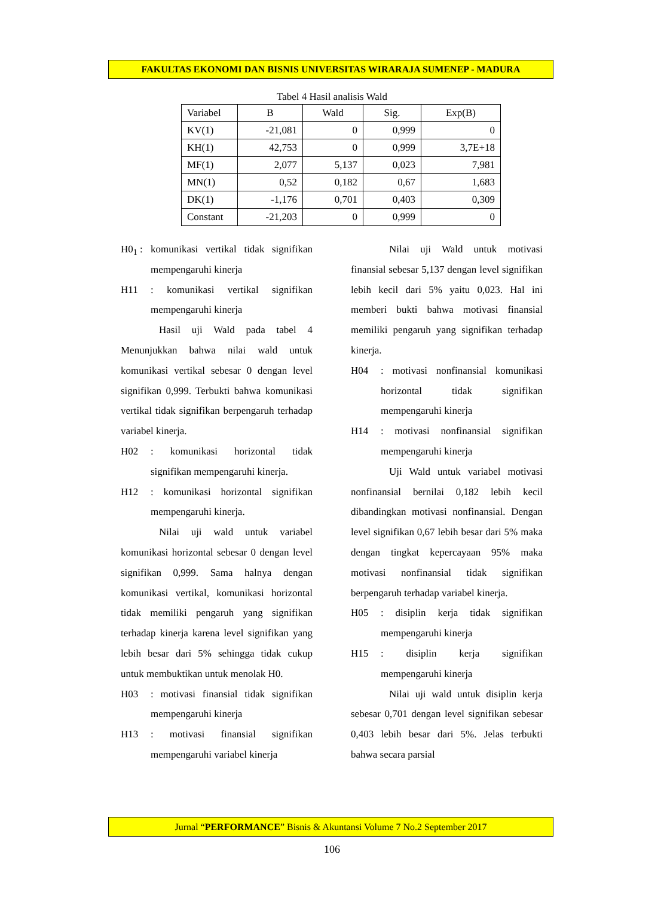FAKULTAS EKONOMI DAN BISNIS UNIVERSITAS WIRARAJA SUMENEP - MADURA
Tabel 4 Hasil analisis Wald
| Variabel | B | Wald | Sig. | Exp(B) |
| --- | --- | --- | --- | --- |
| KV(1) | -21,081 | 0 | 0,999 | 0 |
| KH(1) | 42,753 | 0 | 0,999 | 3,7E+18 |
| MF(1) | 2,077 | 5,137 | 0,023 | 7,981 |
| MN(1) | 0,52 | 0,182 | 0,67 | 1,683 |
| DK(1) | -1,176 | 0,701 | 0,403 | 0,309 |
| Constant | -21,203 | 0 | 0,999 | 0 |
H0<sub>1</sub> : komunikasi vertikal tidak signifikan mempengaruhi kinerja
H11: komunikasi vertikal signifikan mempengaruhi kinerja
Hasil uji Wald pada tabel 4 Menunjukkan bahwa nilai wald untuk komunikasi vertikal sebesar 0 dengan level signifikan 0,999. Terbukti bahwa komunikasi vertikal tidak signifikan berpengaruh terhadap variabel kinerja.
H02: komunikasi horizontal tidak signifikan mempengaruhi kinerja.
H12: komunikasi horizontal signifikan mempengaruhi kinerja.
Nilai uji wald untuk variabel komunikasi horizontal sebesar 0 dengan level signifikan 0,999. Sama halnya dengan komunikasi vertikal, komunikasi horizontal tidak memiliki pengaruh yang signifikan terhadap kinerja karena level signifikan yang lebih besar dari 5% sehingga tidak cukup untuk membuktikan untuk menolak H0.
H03: motivasi finansial tidak signifikan mempengaruhi kinerja
H13: motivasi finansial signifikan mempengaruhi variabel kinerja
Nilai uji Wald untuk motivasi finansial sebesar 5,137 dengan level signifikan lebih kecil dari 5% yaitu 0,023. Hal ini memberi bukti bahwa motivasi finansial memiliki pengaruh yang signifikan terhadap kinerja.
H04: motivasi nonfinansial komunikasi horizontal tidak signifikan mempengaruhi kinerja
H14: motivasi nonfinansial signifikan mempengaruhi kinerja
Uji Wald untuk variabel motivasi nonfinansial bernilai 0,182 lebih kecil dibandingkan motivasi nonfinansial. Dengan level signifikan 0,67 lebih besar dari 5% maka dengan tingkat kepercayaan 95% maka motivasi nonfinansial tidak signifikan berpengaruh terhadap variabel kinerja.
H05: disiplin kerja tidak signifikan mempengaruhi kinerja
H15: disiplin kerja signifikan mempengaruhi kinerja
Nilai uji wald untuk disiplin kerja sebesar 0,701 dengan level signifikan sebesar 0,403 lebih besar dari 5%. Jelas terbukti bahwa secara parsial
Jurnal “PERFORMANCE” Bisnis & Akuntansi Volume 7 No.2 September 2017
106